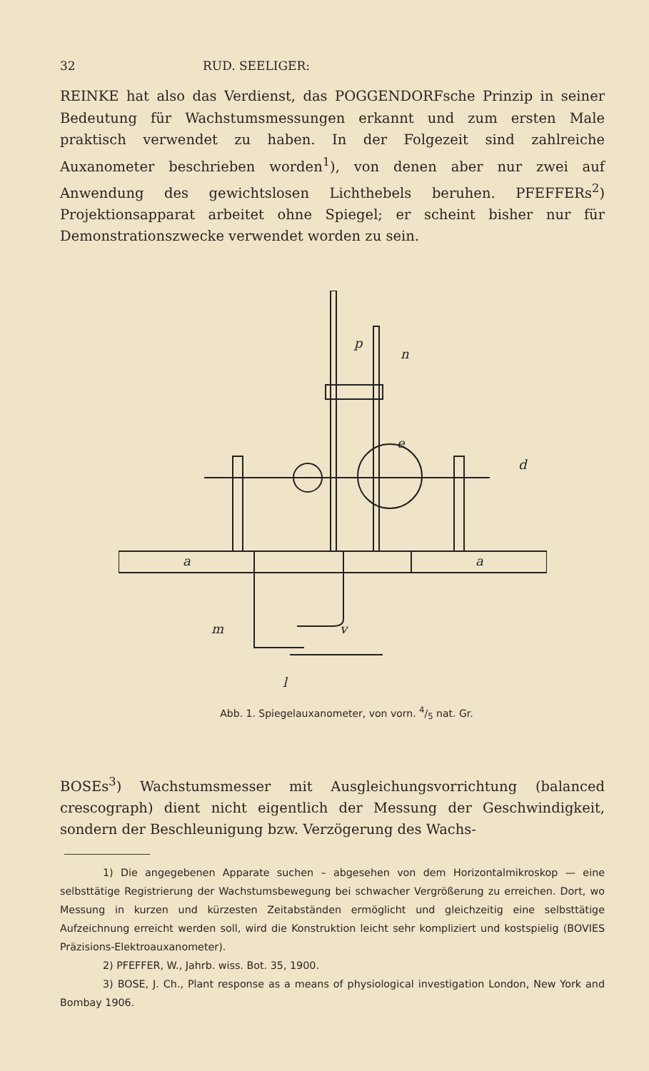32 RUD. SEELIGER:
REINKE hat also das Verdienst, das POGGENDORFsche Prinzip in seiner Bedeutung für Wachstumsmessungen erkannt und zum ersten Male praktisch verwendet zu haben. In der Folgezeit sind zahlreiche Auxanometer beschrieben worden<sup>1</sup>), von denen aber nur zwei auf Anwendung des gewichtslosen Lichthebels beruhen. PFEFFERs<sup>2</sup>) Projektionsapparat arbeitet ohne Spiegel; er scheint bisher nur für Demonstrationszwecke verwendet worden zu sein.
a
a
p
n
e
d
m
v
l
Abb. 1. Spiegelauxanometer, von vorn. 4/5 nat. Gr.
BOSEs<sup>3</sup>) Wachstumsmesser mit Ausgleichungsvorrichtung (balanced crescograph) dient nicht eigentlich der Messung der Geschwindigkeit, sondern der Beschleunigung bzw. Verzögerung des Wachs-
1) Die angegebenen Apparate suchen – abgesehen von dem Horizontalmikroskop — eine selbsttätige Registrierung der Wachstumsbewegung bei schwacher Vergrößerung zu erreichen. Dort, wo Messung in kurzen und kürzesten Zeitabständen ermöglicht und gleichzeitig eine selbsttätige Aufzeichnung erreicht werden soll, wird die Konstruktion leicht sehr kompliziert und kostspielig (BOVIES Präzisions-Elektroauxanometer).
2) PFEFFER, W., Jahrb. wiss. Bot. 35, 1900.
3) BOSE, J. Ch., Plant response as a means of physiological investigation London, New York and Bombay 1906.